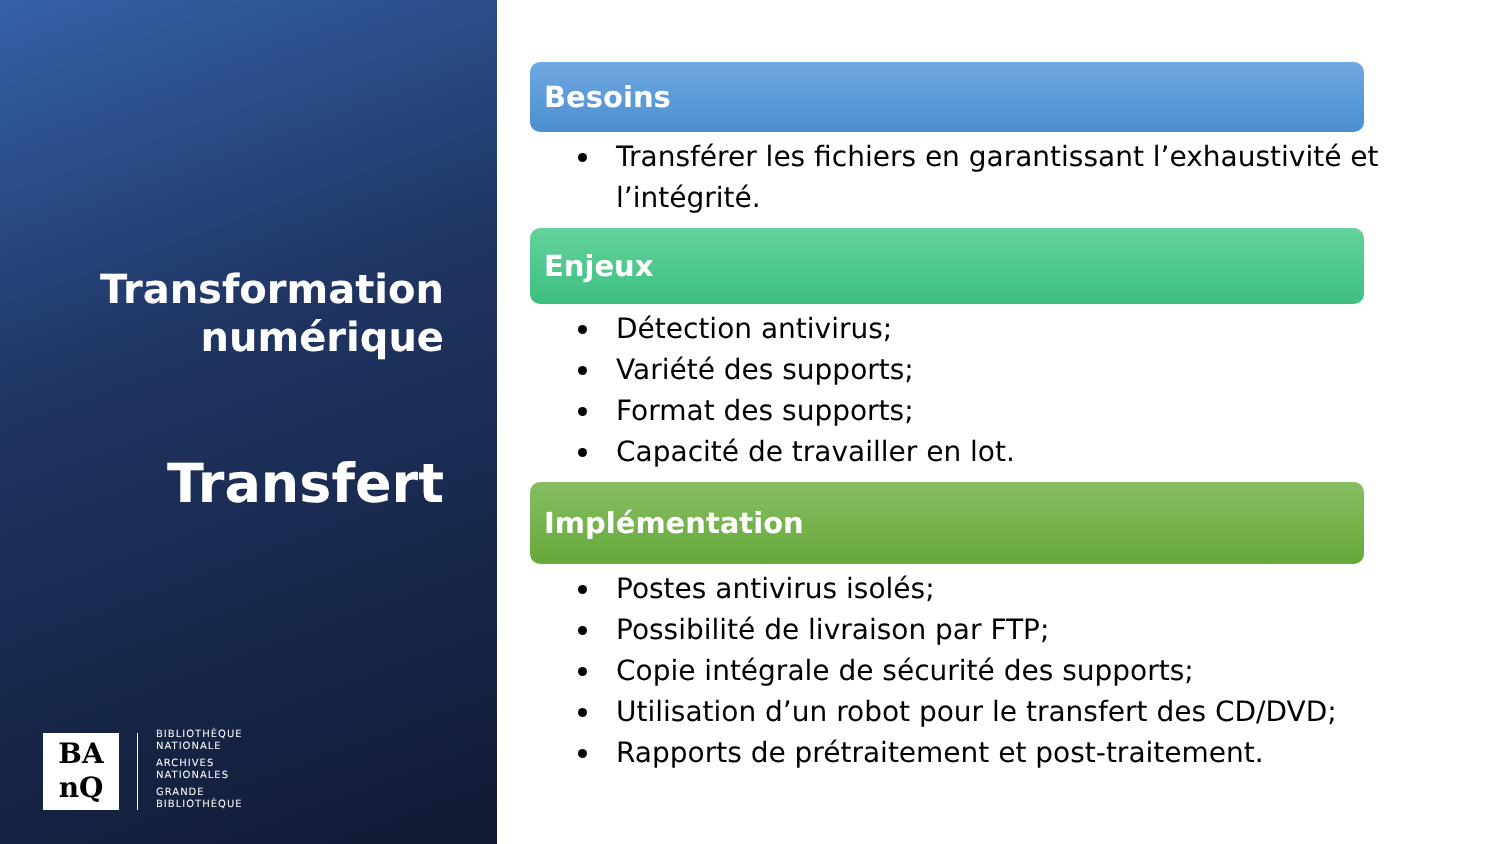Transformation
numérique
Transfert
BA
nQ
BIBLIOTHÈQUE
NATIONALE
ARCHIVES
NATIONALES
GRANDE
BIBLIOTHÈQUE
Besoins
Transférer les fichiers en garantissant l’exhaustivité et l’intégrité.
Enjeux
Détection antivirus;
Variété des supports;
Format des supports;
Capacité de travailler en lot.
Implémentation
Postes antivirus isolés;
Possibilité de livraison par FTP;
Copie intégrale de sécurité des supports;
Utilisation d’un robot pour le transfert des CD/DVD;
Rapports de prétraitement et post-traitement.